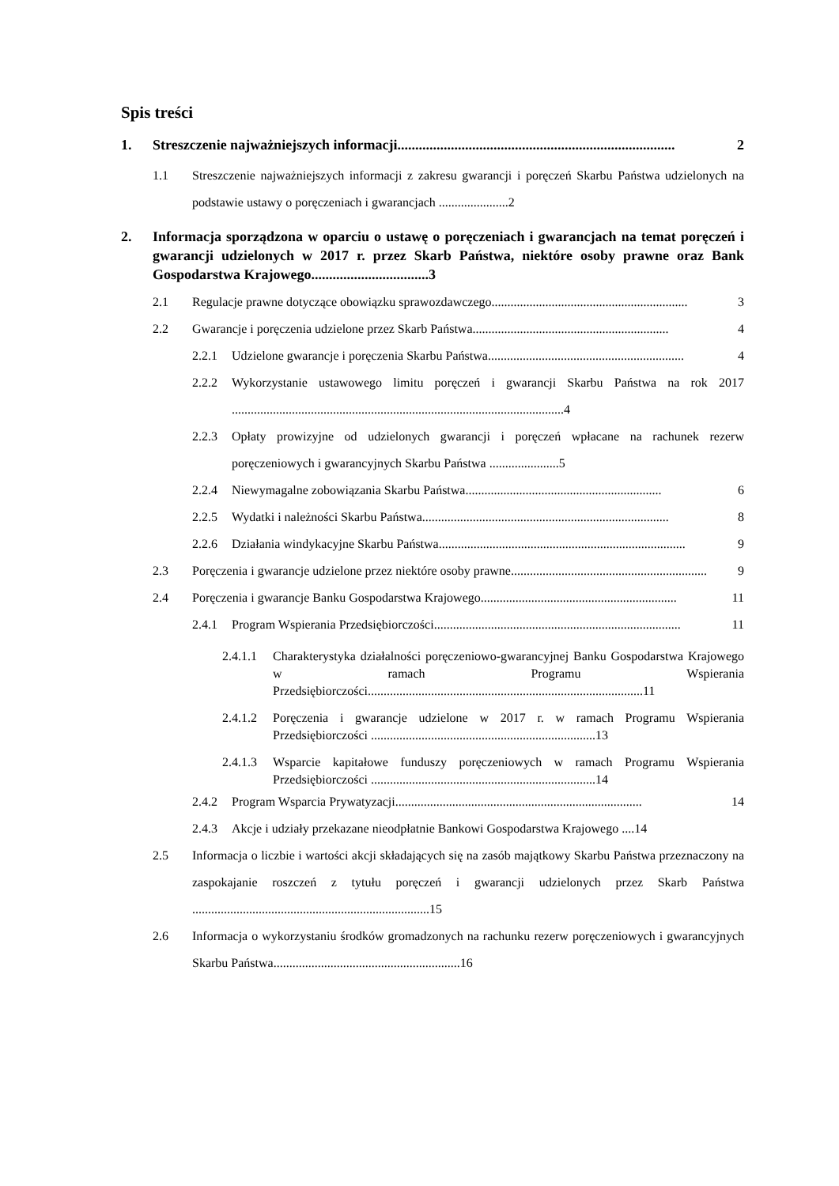Spis treści
1. Streszczenie najważniejszych informacji.............................................................................. 2
1.1 Streszczenie najważniejszych informacji z zakresu gwarancji i poręczeń Skarbu Państwa udzielonych na podstawie ustawy o poręczeniach i gwarancjach ......................2
2. Informacja sporządzona w oparciu o ustawę o poręczeniach i gwarancjach na temat poręczeń i gwarancji udzielonych w 2017 r. przez Skarb Państwa, niektóre osoby prawne oraz Bank Gospodarstwa Krajowego.................................3
2.1 Regulacje prawne dotyczące obowiązku sprawozdawczego.............................................................. 3
2.2 Gwarancje i poręczenia udzielone przez Skarb Państwa.............................................................. 4
2.2.1 Udzielone gwarancje i poręczenia Skarbu Państwa.............................................................. 4
2.2.2 Wykorzystanie ustawowego limitu poręczeń i gwarancji Skarbu Państwa na rok 2017 .........................................................................................................4
2.2.3 Opłaty prowizyjne od udzielonych gwarancji i poręczeń wpłacane na rachunek rezerw poręczeniowych i gwarancyjnych Skarbu Państwa ......................5
2.2.4 Niewymagalne zobowiązania Skarbu Państwa.............................................................. 6
2.2.5 Wydatki i należności Skarbu Państwa.............................................................................. 8
2.2.6 Działania windykacyjne Skarbu Państwa.............................................................................. 9
2.3 Poręczenia i gwarancje udzielone przez niektóre osoby prawne.............................................................. 9
2.4 Poręczenia i gwarancje Banku Gospodarstwa Krajowego.............................................................. 11
2.4.1 Program Wspierania Przedsiębiorczości.............................................................................. 11
2.4.1.1 Charakterystyka działalności poręczeniowo-gwarancyjnej Banku Gospodarstwa Krajowego w ramach Programu Wspierania Przedsiębiorczości.......................................................................................11
2.4.1.2 Poręczenia i gwarancje udzielone w 2017 r. w ramach Programu Wspierania Przedsiębiorczości .......................................................................13
2.4.1.3 Wsparcie kapitałowe funduszy poręczeniowych w ramach Programu Wspierania Przedsiębiorczości .......................................................................14
2.4.2 Program Wsparcia Prywatyzacji.............................................................................. 14
2.4.3 Akcje i udziały przekazane nieodpłatnie Bankowi Gospodarstwa Krajowego ....14
2.5 Informacja o liczbie i wartości akcji składających się na zasób majątkowy Skarbu Państwa przeznaczony na zaspokajanie roszczeń z tytułu poręczeń i gwarancji udzielonych przez Skarb Państwa ...........................................................................15
2.6 Informacja o wykorzystaniu środków gromadzonych na rachunku rezerw poręczeniowych i gwarancyjnych Skarbu Państwa...........................................................16